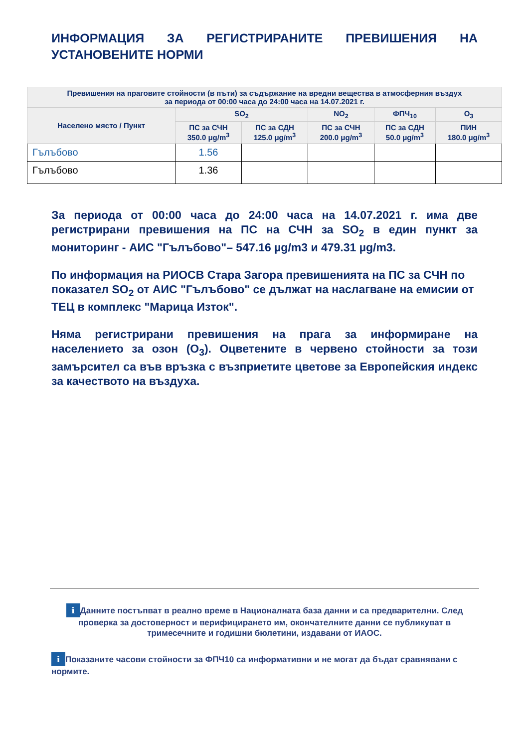ИНФОРМАЦИЯ ЗА РЕГИСТРИРАНИТЕ ПРЕВИШЕНИЯ НА УСТАНОВЕНИТЕ НОРМИ
| Превишения на праговите стойности (в пъти) за съдържание на вредни вещества в атмосферния въздух за периода от 00:00 часа до 24:00 часа на 14.07.2021 г. | | | | | |
| --- | --- | --- | --- | --- | --- |
| Населено място / Пункт | SO<sub>2</sub> | | NO<sub>2</sub> | ФПЧ<sub>10</sub> | O<sub>3</sub> |
| | ПС за СЧН 350.0 μg/m<sup>3</sup> | ПС за СДН 125.0 μg/m<sup>3</sup> | ПС за СЧН 200.0 μg/m<sup>3</sup> | ПС за СДН 50.0 μg/m<sup>3</sup> | ПИН 180.0 μg/m<sup>3</sup> |
| Гълъбово | 1.56 | | | | |
| Гълъбово | 1.36 | | | | |
За периода от 00:00 часа до 24:00 часа на 14.07.2021 г. има две регистрирани превишения на ПС на СЧН за SO<sub>2</sub> в един пункт за мониторинг - АИС "Гълъбово"– 547.16 µg/m3 и 479.31 µg/m3.
По информация на РИОСВ Стара Загора превишенията на ПС за СЧН по показател SO<sub>2</sub> от АИС "Гълъбово" се дължат на наслагване на емисии от ТЕЦ в комплекс "Марица Изток".
Няма регистрирани превишения на прага за информиране на населението за озон (O<sub>3</sub>). Оцветените в червено стойности за този замърсител са във връзка с възприетите цветове за Европейския индекс за качеството на въздуха.
i Данните постъпват в реално време в Националната база данни и са предварителни. След проверка за достоверност и верифицирането им, окончателните данни се публикуват в тримесечните и годишни бюлетини, издавани от ИАОС.
i Показаните часови стойности за ФПЧ10 са информативни и не могат да бъдат сравнявани с нормите.